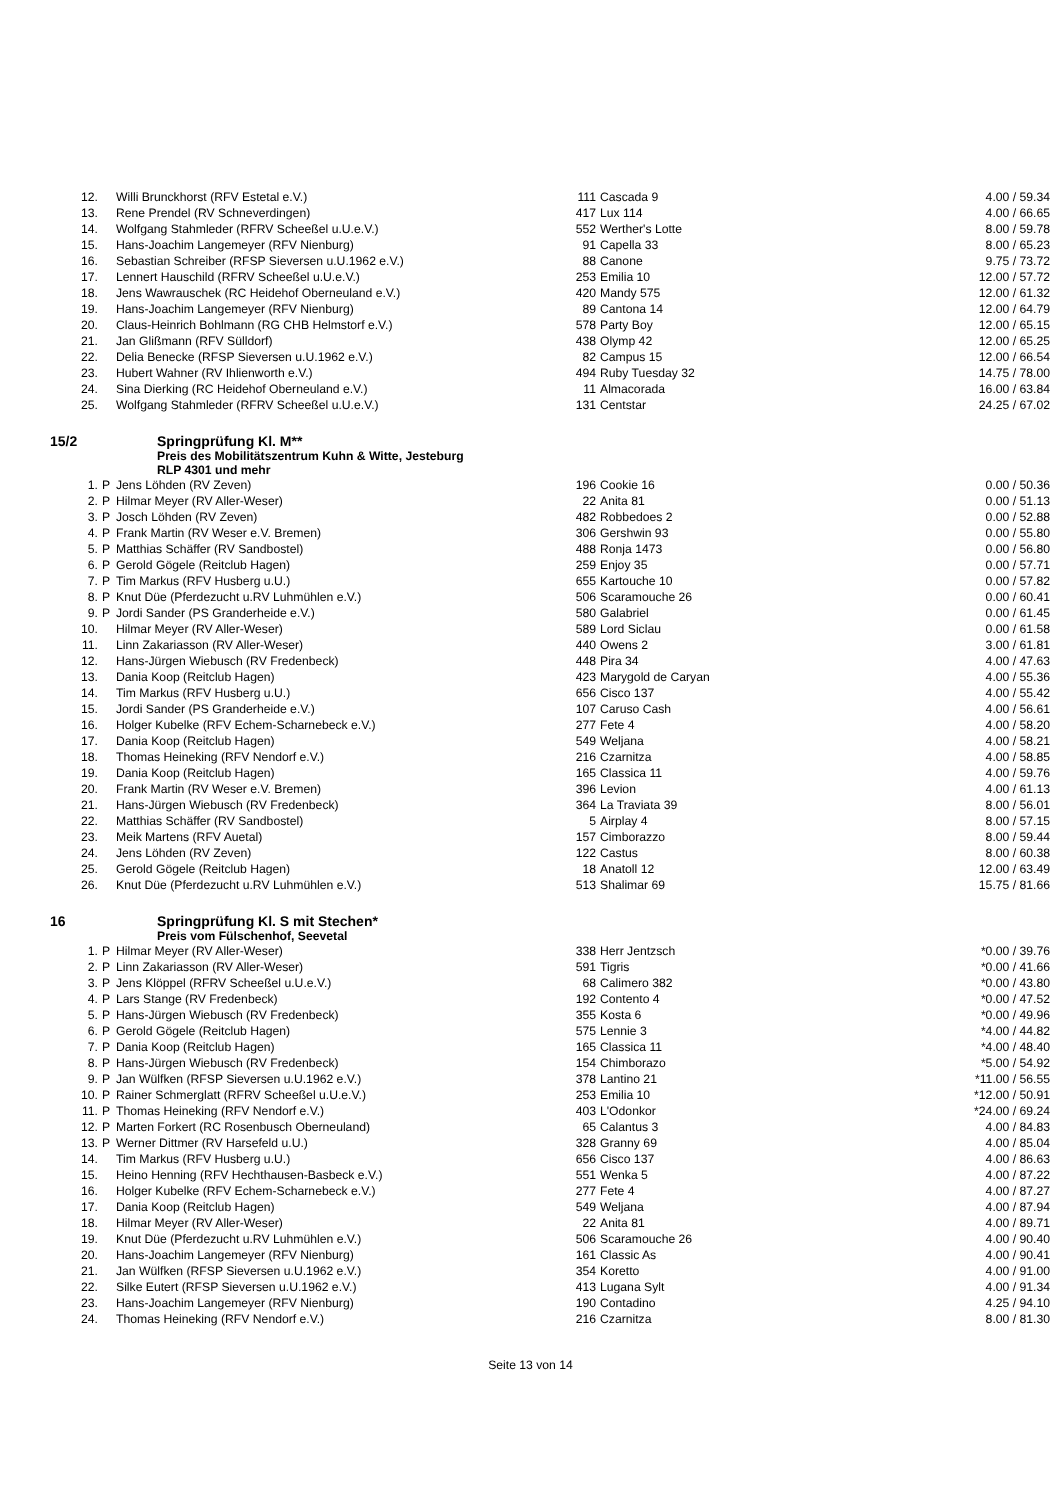| 12. | | Willi Brunckhorst (RFV Estetal e.V.) | 111 | Cascada 9 | 4.00 / 59.34 |
| 13. | | Rene Prendel (RV Schneverdingen) | 417 | Lux 114 | 4.00 / 66.65 |
| 14. | | Wolfgang Stahmleder (RFRV Scheeßel u.U.e.V.) | 552 | Werther's Lotte | 8.00 / 59.78 |
| 15. | | Hans-Joachim Langemeyer (RFV Nienburg) | 91 | Capella 33 | 8.00 / 65.23 |
| 16. | | Sebastian Schreiber (RFSP Sieversen u.U.1962 e.V.) | 88 | Canone | 9.75 / 73.72 |
| 17. | | Lennert Hauschild (RFRV Scheeßel u.U.e.V.) | 253 | Emilia 10 | 12.00 / 57.72 |
| 18. | | Jens Wawrauschek (RC Heidehof Oberneuland e.V.) | 420 | Mandy 575 | 12.00 / 61.32 |
| 19. | | Hans-Joachim Langemeyer (RFV Nienburg) | 89 | Cantona 14 | 12.00 / 64.79 |
| 20. | | Claus-Heinrich Bohlmann (RG CHB Helmstorf e.V.) | 578 | Party Boy | 12.00 / 65.15 |
| 21. | | Jan Glißmann (RFV Sülldorf) | 438 | Olymp 42 | 12.00 / 65.25 |
| 22. | | Delia Benecke (RFSP Sieversen u.U.1962 e.V.) | 82 | Campus 15 | 12.00 / 66.54 |
| 23. | | Hubert Wahner (RV Ihlienworth e.V.) | 494 | Ruby Tuesday 32 | 14.75 / 78.00 |
| 24. | | Sina Dierking (RC Heidehof Oberneuland e.V.) | 11 | Almacorada | 16.00 / 63.84 |
| 25. | | Wolfgang Stahmleder (RFRV Scheeßel u.U.e.V.) | 131 | Centstar | 24.25 / 67.02 |
15/2 Springprüfung Kl. M**
Preis des Mobilitätszentrum Kuhn & Witte, Jesteburg
RLP 4301 und mehr
| 1. | P | Jens Löhden (RV Zeven) | 196 | Cookie 16 | 0.00 / 50.36 |
| 2. | P | Hilmar Meyer (RV Aller-Weser) | 22 | Anita 81 | 0.00 / 51.13 |
| 3. | P | Josch Löhden (RV Zeven) | 482 | Robbedoes 2 | 0.00 / 52.88 |
| 4. | P | Frank Martin (RV Weser e.V. Bremen) | 306 | Gershwin 93 | 0.00 / 55.80 |
| 5. | P | Matthias Schäffer (RV Sandbostel) | 488 | Ronja 1473 | 0.00 / 56.80 |
| 6. | P | Gerold Gögele (Reitclub Hagen) | 259 | Enjoy 35 | 0.00 / 57.71 |
| 7. | P | Tim Markus (RFV Husberg u.U.) | 655 | Kartouche 10 | 0.00 / 57.82 |
| 8. | P | Knut Düe (Pferdezucht u.RV Luhmühlen e.V.) | 506 | Scaramouche 26 | 0.00 / 60.41 |
| 9. | P | Jordi Sander (PS Granderheide e.V.) | 580 | Galabriel | 0.00 / 61.45 |
| 10. | | Hilmar Meyer (RV Aller-Weser) | 589 | Lord Siclau | 0.00 / 61.58 |
| 11. | | Linn Zakariasson (RV Aller-Weser) | 440 | Owens 2 | 3.00 / 61.81 |
| 12. | | Hans-Jürgen Wiebusch (RV Fredenbeck) | 448 | Pira 34 | 4.00 / 47.63 |
| 13. | | Dania Koop (Reitclub Hagen) | 423 | Marygold de Caryan | 4.00 / 55.36 |
| 14. | | Tim Markus (RFV Husberg u.U.) | 656 | Cisco 137 | 4.00 / 55.42 |
| 15. | | Jordi Sander (PS Granderheide e.V.) | 107 | Caruso Cash | 4.00 / 56.61 |
| 16. | | Holger Kubelke (RFV Echem-Scharnebeck e.V.) | 277 | Fete 4 | 4.00 / 58.20 |
| 17. | | Dania Koop (Reitclub Hagen) | 549 | Weljana | 4.00 / 58.21 |
| 18. | | Thomas Heineking (RFV Nendorf e.V.) | 216 | Czarnitza | 4.00 / 58.85 |
| 19. | | Dania Koop (Reitclub Hagen) | 165 | Classica 11 | 4.00 / 59.76 |
| 20. | | Frank Martin (RV Weser e.V. Bremen) | 396 | Levion | 4.00 / 61.13 |
| 21. | | Hans-Jürgen Wiebusch (RV Fredenbeck) | 364 | La Traviata 39 | 8.00 / 56.01 |
| 22. | | Matthias Schäffer (RV Sandbostel) | 5 | Airplay 4 | 8.00 / 57.15 |
| 23. | | Meik Martens (RFV Auetal) | 157 | Cimborazzo | 8.00 / 59.44 |
| 24. | | Jens Löhden (RV Zeven) | 122 | Castus | 8.00 / 60.38 |
| 25. | | Gerold Gögele (Reitclub Hagen) | 18 | Anatoll 12 | 12.00 / 63.49 |
| 26. | | Knut Düe (Pferdezucht u.RV Luhmühlen e.V.) | 513 | Shalimar 69 | 15.75 / 81.66 |
16 Springprüfung Kl. S mit Stechen*
Preis vom Fülschenhof, Seevetal
| 1. | P | Hilmar Meyer (RV Aller-Weser) | 338 | Herr Jentzsch | *0.00 / 39.76 |
| 2. | P | Linn Zakariasson (RV Aller-Weser) | 591 | Tigris | *0.00 / 41.66 |
| 3. | P | Jens Klöppel (RFRV Scheeßel u.U.e.V.) | 68 | Calimero 382 | *0.00 / 43.80 |
| 4. | P | Lars Stange (RV Fredenbeck) | 192 | Contento 4 | *0.00 / 47.52 |
| 5. | P | Hans-Jürgen Wiebusch (RV Fredenbeck) | 355 | Kosta 6 | *0.00 / 49.96 |
| 6. | P | Gerold Gögele (Reitclub Hagen) | 575 | Lennie 3 | *4.00 / 44.82 |
| 7. | P | Dania Koop (Reitclub Hagen) | 165 | Classica 11 | *4.00 / 48.40 |
| 8. | P | Hans-Jürgen Wiebusch (RV Fredenbeck) | 154 | Chimborazo | *5.00 / 54.92 |
| 9. | P | Jan Wülfken (RFSP Sieversen u.U.1962 e.V.) | 378 | Lantino 21 | *11.00 / 56.55 |
| 10. | P | Rainer Schmerglatt (RFRV Scheeßel u.U.e.V.) | 253 | Emilia 10 | *12.00 / 50.91 |
| 11. | P | Thomas Heineking (RFV Nendorf e.V.) | 403 | L'Odonkor | *24.00 / 69.24 |
| 12. | P | Marten Forkert (RC Rosenbusch Oberneuland) | 65 | Calantus 3 | 4.00 / 84.83 |
| 13. | P | Werner Dittmer (RV Harsefeld u.U.) | 328 | Granny 69 | 4.00 / 85.04 |
| 14. | | Tim Markus (RFV Husberg u.U.) | 656 | Cisco 137 | 4.00 / 86.63 |
| 15. | | Heino Henning (RFV Hechthausen-Basbeck e.V.) | 551 | Wenka 5 | 4.00 / 87.22 |
| 16. | | Holger Kubelke (RFV Echem-Scharnebeck e.V.) | 277 | Fete 4 | 4.00 / 87.27 |
| 17. | | Dania Koop (Reitclub Hagen) | 549 | Weljana | 4.00 / 87.94 |
| 18. | | Hilmar Meyer (RV Aller-Weser) | 22 | Anita 81 | 4.00 / 89.71 |
| 19. | | Knut Düe (Pferdezucht u.RV Luhmühlen e.V.) | 506 | Scaramouche 26 | 4.00 / 90.40 |
| 20. | | Hans-Joachim Langemeyer (RFV Nienburg) | 161 | Classic As | 4.00 / 90.41 |
| 21. | | Jan Wülfken (RFSP Sieversen u.U.1962 e.V.) | 354 | Koretto | 4.00 / 91.00 |
| 22. | | Silke Eutert (RFSP Sieversen u.U.1962 e.V.) | 413 | Lugana Sylt | 4.00 / 91.34 |
| 23. | | Hans-Joachim Langemeyer (RFV Nienburg) | 190 | Contadino | 4.25 / 94.10 |
| 24. | | Thomas Heineking (RFV Nendorf e.V.) | 216 | Czarnitza | 8.00 / 81.30 |
Seite 13 von 14